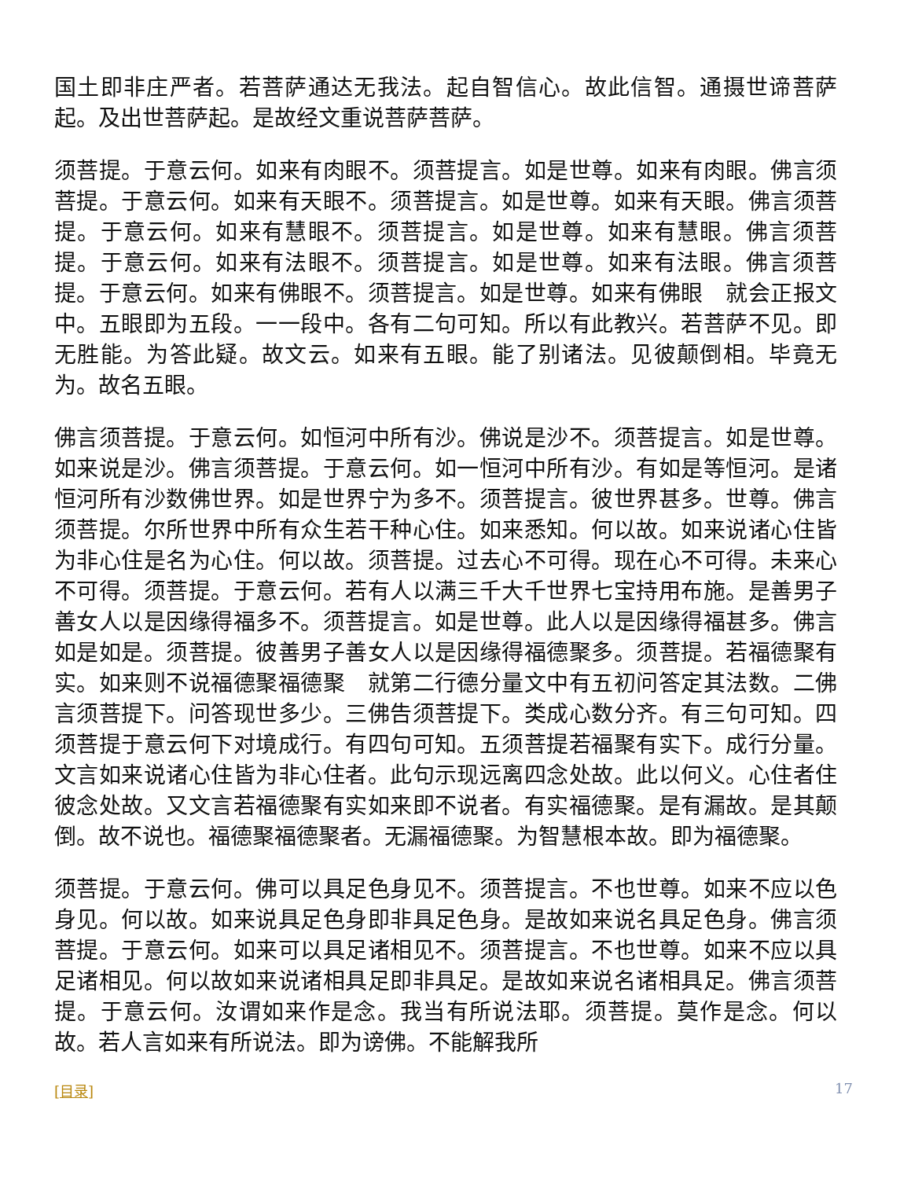国土即非庄严者。若菩萨通达无我法。起自智信心。故此信智。通摄世谛菩萨起。及出世菩萨起。是故经文重说菩萨菩萨。
须菩提。于意云何。如来有肉眼不。须菩提言。如是世尊。如来有肉眼。佛言须菩提。于意云何。如来有天眼不。须菩提言。如是世尊。如来有天眼。佛言须菩提。于意云何。如来有慧眼不。须菩提言。如是世尊。如来有慧眼。佛言须菩提。于意云何。如来有法眼不。须菩提言。如是世尊。如来有法眼。佛言须菩提。于意云何。如来有佛眼不。须菩提言。如是世尊。如来有佛眼　就会正报文中。五眼即为五段。一一段中。各有二句可知。所以有此教兴。若菩萨不见。即无胜能。为答此疑。故文云。如来有五眼。能了别诸法。见彼颠倒相。毕竟无为。故名五眼。
佛言须菩提。于意云何。如恒河中所有沙。佛说是沙不。须菩提言。如是世尊。如来说是沙。佛言须菩提。于意云何。如一恒河中所有沙。有如是等恒河。是诸恒河所有沙数佛世界。如是世界宁为多不。须菩提言。彼世界甚多。世尊。佛言须菩提。尔所世界中所有众生若干种心住。如来悉知。何以故。如来说诸心住皆为非心住是名为心住。何以故。须菩提。过去心不可得。现在心不可得。未来心不可得。须菩提。于意云何。若有人以满三千大千世界七宝持用布施。是善男子善女人以是因缘得福多不。须菩提言。如是世尊。此人以是因缘得福甚多。佛言如是如是。须菩提。彼善男子善女人以是因缘得福德聚多。须菩提。若福德聚有实。如来则不说福德聚福德聚　就第二行德分量文中有五初问答定其法数。二佛言须菩提下。问答现世多少。三佛告须菩提下。类成心数分齐。有三句可知。四须菩提于意云何下对境成行。有四句可知。五须菩提若福聚有实下。成行分量。文言如来说诸心住皆为非心住者。此句示现远离四念处故。此以何义。心住者住彼念处故。又文言若福德聚有实如来即不说者。有实福德聚。是有漏故。是其颠倒。故不说也。福德聚福德聚者。无漏福德聚。为智慧根本故。即为福德聚。
须菩提。于意云何。佛可以具足色身见不。须菩提言。不也世尊。如来不应以色身见。何以故。如来说具足色身即非具足色身。是故如来说名具足色身。佛言须菩提。于意云何。如来可以具足诸相见不。须菩提言。不也世尊。如来不应以具足诸相见。何以故如来说诸相具足即非具足。是故如来说名诸相具足。佛言须菩提。于意云何。汝谓如来作是念。我当有所说法耶。须菩提。莫作是念。何以故。若人言如来有所说法。即为谤佛。不能解我所
[目录] 17